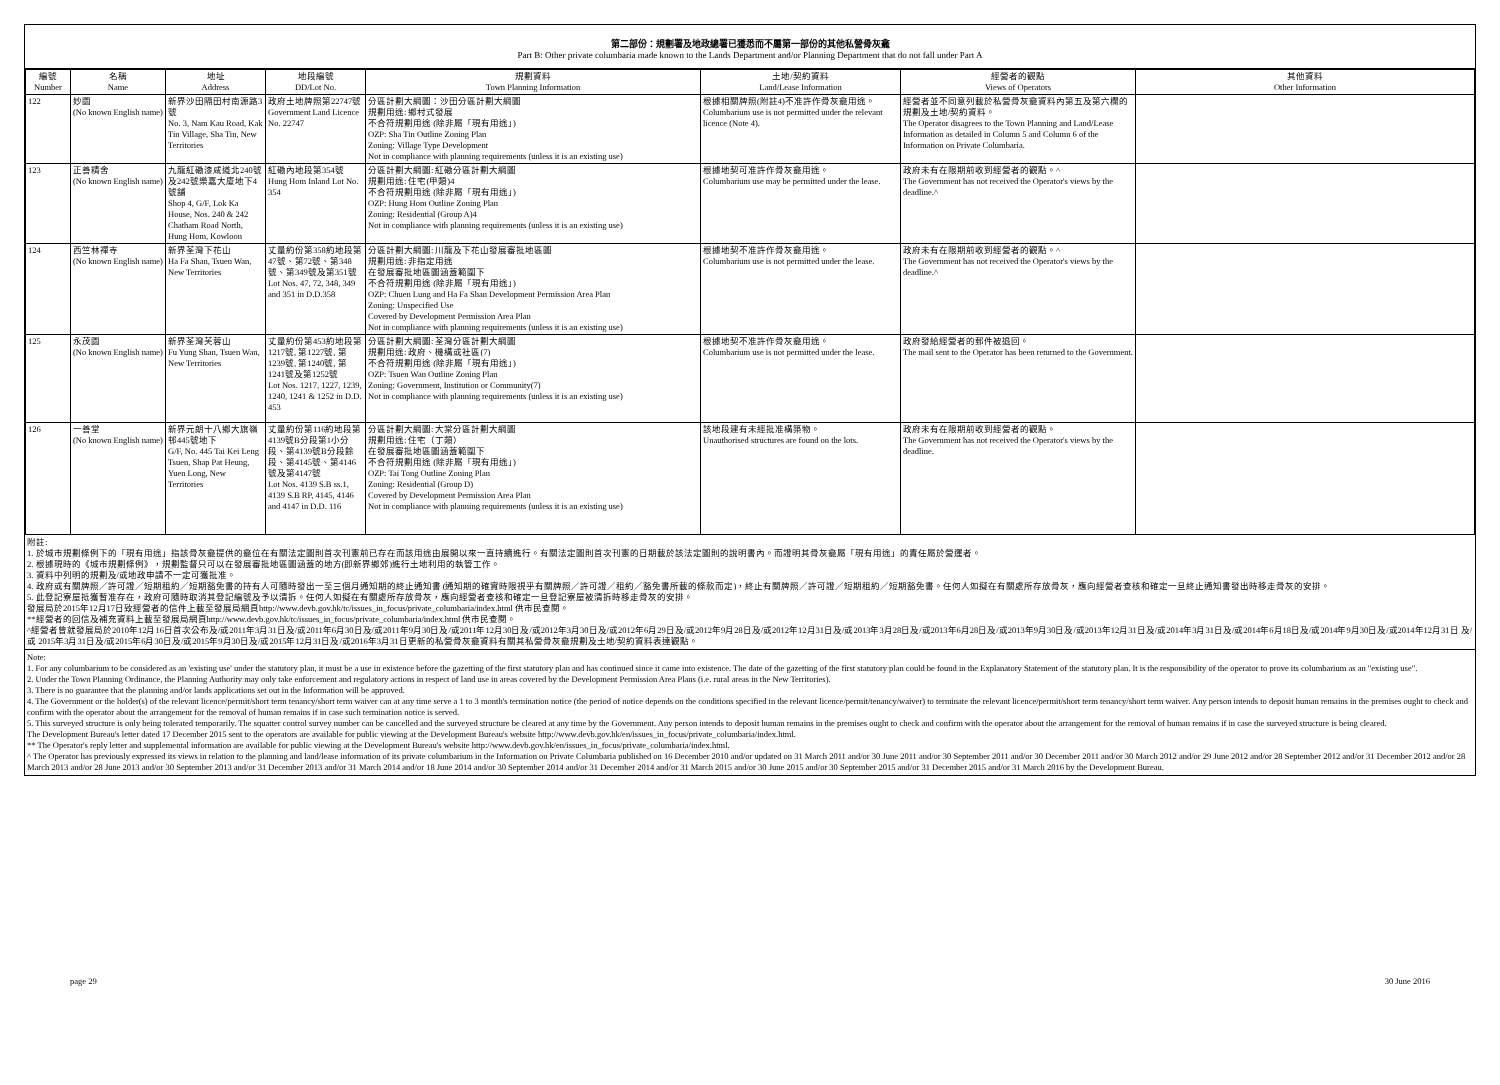第二部份：規劃署及地政總署已獲悉而不屬第一部份的其他私營骨灰龕
Part B: Other private columbaria made known to the Lands Department and/or Planning Department that do not fall under Part A
| 編號 Number | 名稱 Name | 地址 Address | 地段編號 DD/Lot No. | 規劃資料 Town Planning Information | 土地/契約資料 Land/Lease Information | 經營者的觀點 Views of Operators | 其他資料 Other Information |
| --- | --- | --- | --- | --- | --- | --- | --- |
| 122 | 妙園 (No known English name) | 新界沙田隔田村南源路3號 No. 3, Nam Kau Road, Kak Tin Village, Sha Tin, New Territories | 政府土地牌照第22747號 Government Land Licence No. 22747 | 分區計劃大綱圖：沙田分區計劃大綱圖 規劃用途: 鄉村式發展 不合符規劃用途 (除非屬「現有用途」) OZP: Sha Tin Outline Zoning Plan Zoning: Village Type Development Not in compliance with planning requirements (unless it is an existing use) | 根據相關牌照(附註4)不准許作骨灰龕用途。 Columbarium use is not permitted under the relevant licence (Note 4). | 經營者並不同意列載於私營骨灰龕資料內第五及第六欄的規劃及土地/契約資料。 The Operator disagrees to the Town Planning and Land/Lease Information as detailed in Column 5 and Column 6 of the Information on Private Columbaria. | |
| 123 | 正善精舍 (No known English name) | 九龍紅磡漆咸道北240號及242號樂嘉大廈地下4號舖 Shop 4, G/F, Lok Ka House, Nos. 240 & 242 Chatham Road North, Hung Hom, Kowloon | 紅磡內地段第354號 Hung Hom Inland Lot No. 354 | 分區計劃大綱圖: 紅磡分區計劃大綱圖 規劃用途: 住宅(甲類)4 不合符規劃用途 (除非屬「現有用途」) OZP: Hung Hom Outline Zoning Plan Zoning: Residential (Group A)4 Not in compliance with planning requirements (unless it is an existing use) | 根據地契可准許作骨灰龕用途。 Columbarium use may be permitted under the lease. | 政府未有在限期前收到經營者的觀點。^ The Government has not received the Operator's views by the deadline.^ | |
| 124 | 西竺林禪寺 (No known English name) | 新界荃灣下花山 Ha Fa Shan, Tsuen Wan, New Territories | 丈量約份第358約地段第47號、第72號、第348號、第349號及第351號 Lot Nos. 47, 72, 348, 349 and 351 in D.D.358 | 分區計劃大綱圖: 川龍及下花山發展審批地區圖 規劃用途: 非指定用途 在發展審批地區圖涵蓋範圍下 不合符規劃用途 (除非屬「現有用途」) OZP: Chuen Lung and Ha Fa Shan Development Permission Area Plan Zoning: Unspecified Use Covered by Development Permission Area Plan Not in compliance with planning requirements (unless it is an existing use) | 根據地契不准許作骨灰龕用途。 Columbarium use is not permitted under the lease. | 政府未有在限期前收到經營者的觀點。^ The Government has not received the Operator's views by the deadline.^ | |
| 125 | 永茂園 (No known English name) | 新界荃灣芙蓉山 Fu Yung Shan, Tsuen Wan, New Territories | 丈量約份第453約地段第1217號, 第1227號, 第1239號, 第1240號, 第1241號及第1252號 Lot Nos. 1217, 1227, 1239, 1240, 1241 & 1252 in D.D. 453 | 分區計劃大綱圖: 荃灣分區計劃大綱圖 規劃用途: 政府、機構或社區(7) 不合符規劃用途 (除非屬「現有用途」) OZP: Tsuen Wan Outline Zoning Plan Zoning: Government, Institution or Community(7) Not in compliance with planning requirements (unless it is an existing use) | 根據地契不准許作骨灰龕用途。 Columbarium use is not permitted under the lease. | 政府發給經營者的郵件被退回。 The mail sent to the Operator has been returned to the Government. | |
| 126 | 一善堂 (No known English name) | 新界元朗十八鄉大旗嶺邨445號地下 G/F, No. 445 Tai Kei Leng Tsuen, Shap Pat Heung, Yuen Long, New Territories | 丈量約份第116約地段第4139號B分段第1小分段、第4139號B分段餘段、第4145號、第4146號及第4147號 Lot Nos. 4139 S.B ss.1, 4139 S.B RP, 4145, 4146 and 4147 in D.D. 116 | 分區計劃大綱圖: 大棠分區計劃大綱圖 規劃用途: 住宅（丁類） 在發展審批地區圖涵蓋範圍下 不合符規劃用途 (除非屬「現有用途」) OZP: Tai Tong Outline Zoning Plan Zoning: Residential (Group D) Covered by Development Permission Area Plan Not in compliance with planning requirements (unless it is an existing use) | 該地段建有未經批准構築物。 Unauthorised structures are found on the lots. | 政府未有在限期前收到經營者的觀點。 The Government has not received the Operator's views by the deadline. | |
附註:
1. 於城市規劃條例下的「現有用途」指該骨灰龕提供的龕位在有關法定圖則首次刊憲前已存在而該用途由展開以來一直持續進行。有關法定圖則首次刊憲的日期載於該法定圖則的說明書內。而證明其骨灰龕屬「現有用途」的責任屬於營運者。
2. 根據現時的《城市規劃條例》，規劃監督只可以在發展審批地區圖涵蓋的地方(即新界鄉郊)進行土地利用的執管工作。
3. 資料中列明的規劃及/或地政申請不一定可獲批准。
4. 政府或有關牌照／許可證／短期租約／短期豁免書的持有人可隨時發出一至三個月通知期的終止通知書 (通知期的確實時限視乎有關牌照／許可證／租約／豁免書所載的條款而定)，終止有關牌照／許可證／短期租約／短期豁免書。任何人如擬在有關處所存放骨灰，應向經營者查核和確定一旦終止通知書發出時移走骨灰的安排。
5. 此登記寮屋抵獲暫准存在，政府可隨時取消其登記編號及予以清拆。任何人如擬在有關處所存放骨灰，應向經營者查核和確定一旦登記寮屋被清拆時移走骨灰的安排。
發展局於2015年12月17日致經營者的信件上載至發展局網頁http://www.devb.gov.hk/tc/issues_in_focus/private_columbaria/index.html 供市民查閱。
**經營者的回信及補充資料上載至發展局網頁http://www.devb.gov.hk/tc/issues_in_focus/private_columbaria/index.html 供市民查閱。
^經營者曾就發展局於2010年12月16日首次公布及/或2011年3月31日及/或2011年6月30日及/或2011年9月30日及/或2011年12月30日及/或2012年3月30日及/或2012年6月29日及/或2012年9月28日及/或2012年12月31日及/或2013年3月28日及/或2013年6月28日及/或2013年9月30日及/或2013年12月31日及/或2014年3月31日及/或2014年6月18日及/或2014年9月30日及/或2014年12月31日 及/或 2015年3月31日及/或2015年6月30日及/或2015年9月30日及/或2015年12月31日及/或2016年3月31日更新的私營骨灰龕資料有關其私營骨灰龕規劃及土地/契約資料表達觀點。
Note:
1. For any columbarium to be considered as an 'existing use' under the statutory plan, it must be a use in existence before the gazetting of the first statutory plan and has continued since it came into existence. The date of the gazetting of the first statutory plan could be found in the Explanatory Statement of the statutory plan. It is the responsibility of the operator to prove its columbarium as an "existing use".
2. Under the Town Planning Ordinance, the Planning Authority may only take enforcement and regulatory actions in respect of land use in areas covered by the Development Permission Area Plans (i.e. rural areas in the New Territories).
3. There is no guarantee that the planning and/or lands applications set out in the Information will be approved.
4. The Government or the holder(s) of the relevant licence/permit/short term tenancy/short term waiver can at any time serve a 1 to 3 month's termination notice (the period of notice depends on the conditions specified in the relevant licence/permit/tenancy/waiver) to terminate the relevant licence/permit/short term tenancy/short term waiver. Any person intends to deposit human remains in the premises ought to check and confirm with the operator about the arrangement for the removal of human remains if in case such termination notice is served.
5. This surveyed structure is only being tolerated temporarily. The squatter control survey number can be cancelled and the surveyed structure be cleared at any time by the Government. Any person intends to deposit human remains in the premises ought to check and confirm with the operator about the arrangement for the removal of human remains if in case the surveyed structure is being cleared.
The Development Bureau's letter dated 17 December 2015 sent to the operators are available for public viewing at the Development Bureau's website http://www.devb.gov.hk/en/issues_in_focus/private_columbaria/index.html.
** The Operator's reply letter and supplemental information are available for public viewing at the Development Bureau's website http://www.devb.gov.hk/en/issues_in_focus/private_columbaria/index.html.
^ The Operator has previously expressed its views in relation to the planning and land/lease information of its private columbarium in the Information on Private Columbaria published on 16 December 2010 and/or updated on 31 March 2011 and/or 30 June 2011 and/or 30 September 2011 and/or 30 December 2011 and/or 30 March 2012 and/or 29 June 2012 and/or 28 September 2012 and/or 31 December 2012 and/or 28 March 2013 and/or 28 June 2013 and/or 30 September 2013 and/or 31 December 2013 and/or 31 March 2014 and/or 18 June 2014 and/or 30 September 2014 and/or 31 December 2014 and/or 31 March 2015 and/or 30 June 2015 and/or 30 September 2015 and/or 31 December 2015 and/or 31 March 2016 by the Development Bureau.
page 29 30 June 2016